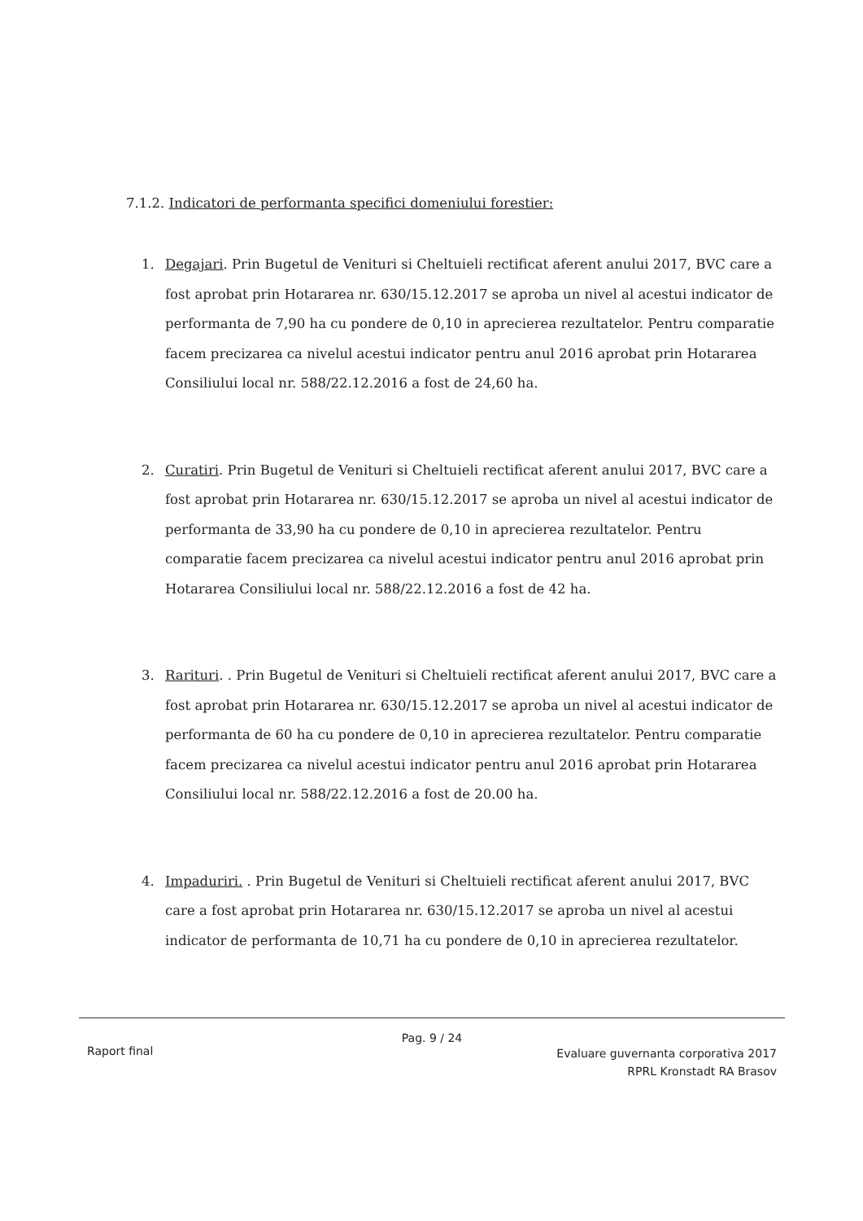7.1.2. Indicatori de performanta specifici domeniului forestier:
1. Degajari. Prin Bugetul de Venituri si Cheltuieli rectificat aferent anului 2017, BVC care a fost aprobat prin Hotararea nr. 630/15.12.2017 se aproba un nivel al acestui indicator de performanta de 7,90 ha cu pondere de 0,10 in aprecierea rezultatelor. Pentru comparatie facem precizarea ca nivelul acestui indicator pentru anul 2016 aprobat prin Hotararea Consiliului local nr. 588/22.12.2016 a fost de 24,60 ha.
2. Curatiri. Prin Bugetul de Venituri si Cheltuieli rectificat aferent anului 2017, BVC care a fost aprobat prin Hotararea nr. 630/15.12.2017 se aproba un nivel al acestui indicator de performanta de 33,90 ha cu pondere de 0,10 in aprecierea rezultatelor. Pentru comparatie facem precizarea ca nivelul acestui indicator pentru anul 2016 aprobat prin Hotararea Consiliului local nr. 588/22.12.2016 a fost de 42 ha.
3. Rarituri. . Prin Bugetul de Venituri si Cheltuieli rectificat aferent anului 2017, BVC care a fost aprobat prin Hotararea nr. 630/15.12.2017 se aproba un nivel al acestui indicator de performanta de 60 ha cu pondere de 0,10 in aprecierea rezultatelor. Pentru comparatie facem precizarea ca nivelul acestui indicator pentru anul 2016 aprobat prin Hotararea Consiliului local nr. 588/22.12.2016 a fost de 20.00 ha.
4. Impaduriri. . Prin Bugetul de Venituri si Cheltuieli rectificat aferent anului 2017, BVC care a fost aprobat prin Hotararea nr. 630/15.12.2017 se aproba un nivel al acestui indicator de performanta de 10,71 ha cu pondere de 0,10 in aprecierea rezultatelor.
Pag. 9 / 24
Raport final
Evaluare guvernanta corporativa 2017
RPRL Kronstadt RA Brasov